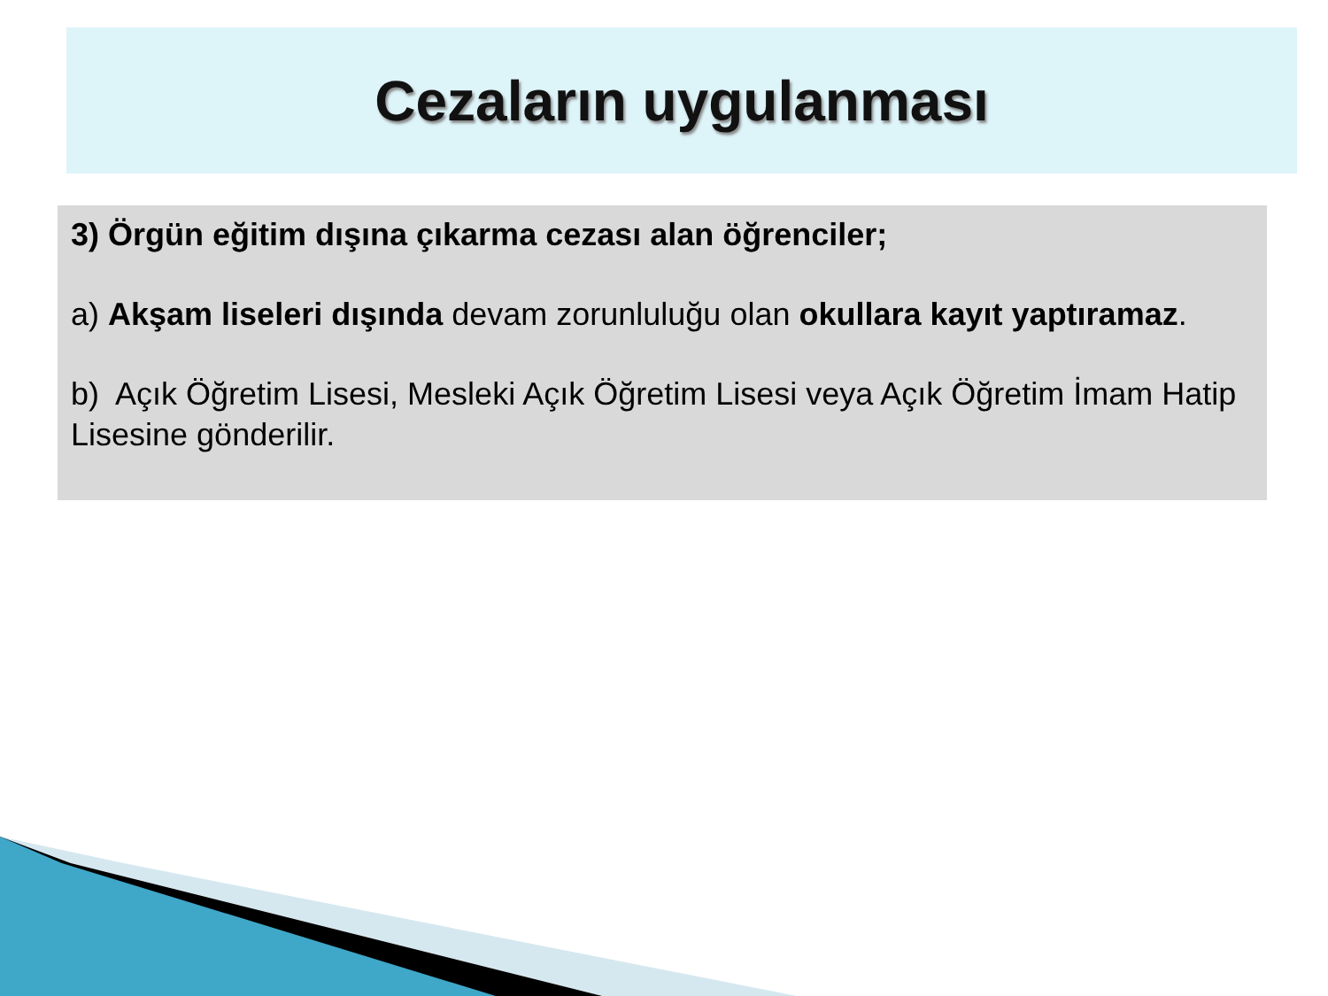Cezaların uygulanması
3) Örgün eğitim dışına çıkarma cezası alan öğrenciler;
a) Akşam liseleri dışında devam zorunluluğu olan okullara kayıt yaptıramaz.
b) Açık Öğretim Lisesi, Mesleki Açık Öğretim Lisesi veya Açık Öğretim İmam Hatip Lisesine gönderilir.